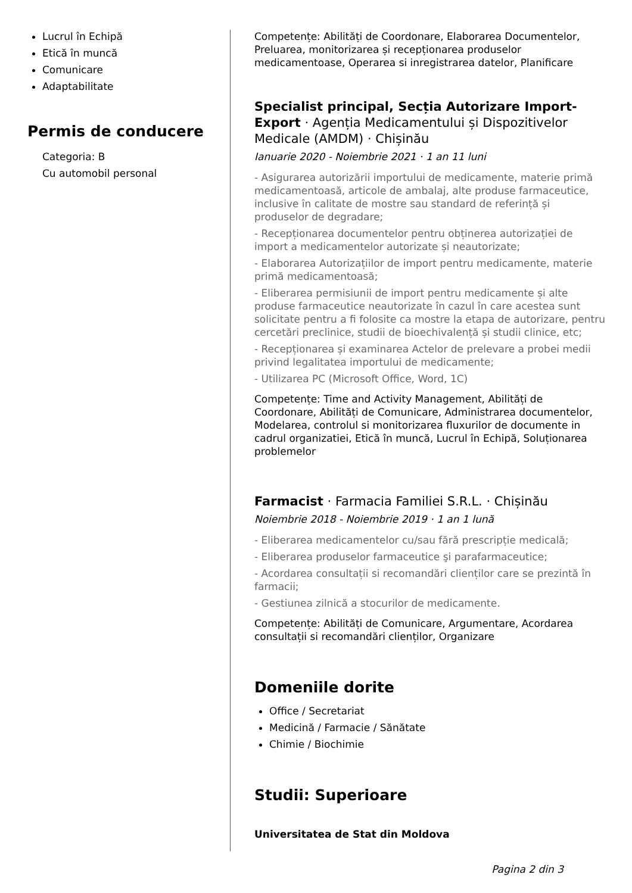Lucrul în Echipă
Etică în muncă
Comunicare
Adaptabilitate
Permis de conducere
Categoria: B
Cu automobil personal
Competențe: Abilități de Coordonare, Elaborarea Documentelor, Preluarea, monitorizarea și recepționarea produselor medicamentoase, Operarea si inregistrarea datelor, Planificare
Specialist principal, Secția Autorizare Import-Export · Agenția Medicamentului și Dispozitivelor Medicale (AMDM) · Chișinău
Ianuarie 2020 - Noiembrie 2021 · 1 an 11 luni
- Asigurarea autorizării importului de medicamente, materie primă medicamentoasă, articole de ambalaj, alte produse farmaceutice, inclusive în calitate de mostre sau standard de referință și produselor de degradare;
- Recepționarea documentelor pentru obținerea autorizației de import a medicamentelor autorizate și neautorizate;
- Elaborarea Autorizațiilor de import pentru medicamente, materie primă medicamentoasă;
- Eliberarea permisiunii de import pentru medicamente și alte produse farmaceutice neautorizate în cazul în care acestea sunt solicitate pentru a fi folosite ca mostre la etapa de autorizare, pentru cercetări preclinice, studii de bioechivalență și studii clinice, etc;
- Recepționarea și examinarea Actelor de prelevare a probei medii privind legalitatea importului de medicamente;
- Utilizarea PC (Microsoft Office, Word, 1C)
Competențe: Time and Activity Management, Abilități de Coordonare, Abilități de Comunicare, Administrarea documentelor, Modelarea, controlul si monitorizarea fluxurilor de documente in cadrul organizatiei, Etică în muncă, Lucrul în Echipă, Soluționarea problemelor
Farmacist · Farmacia Familiei S.R.L. · Chișinău
Noiembrie 2018 - Noiembrie 2019 · 1 an 1 lună
- Eliberarea medicamentelor cu/sau fără prescripție medicală;
- Eliberarea produselor farmaceutice şi parafarmaceutice;
- Acordarea consultații si recomandări clienților care se prezintă în farmacii;
- Gestiunea zilnică a stocurilor de medicamente.
Competențe: Abilități de Comunicare, Argumentare, Acordarea consultații si recomandări clienților, Organizare
Domeniile dorite
Office / Secretariat
Medicină / Farmacie / Sănătate
Chimie / Biochimie
Studii: Superioare
Universitatea de Stat din Moldova
Pagina 2 din 3